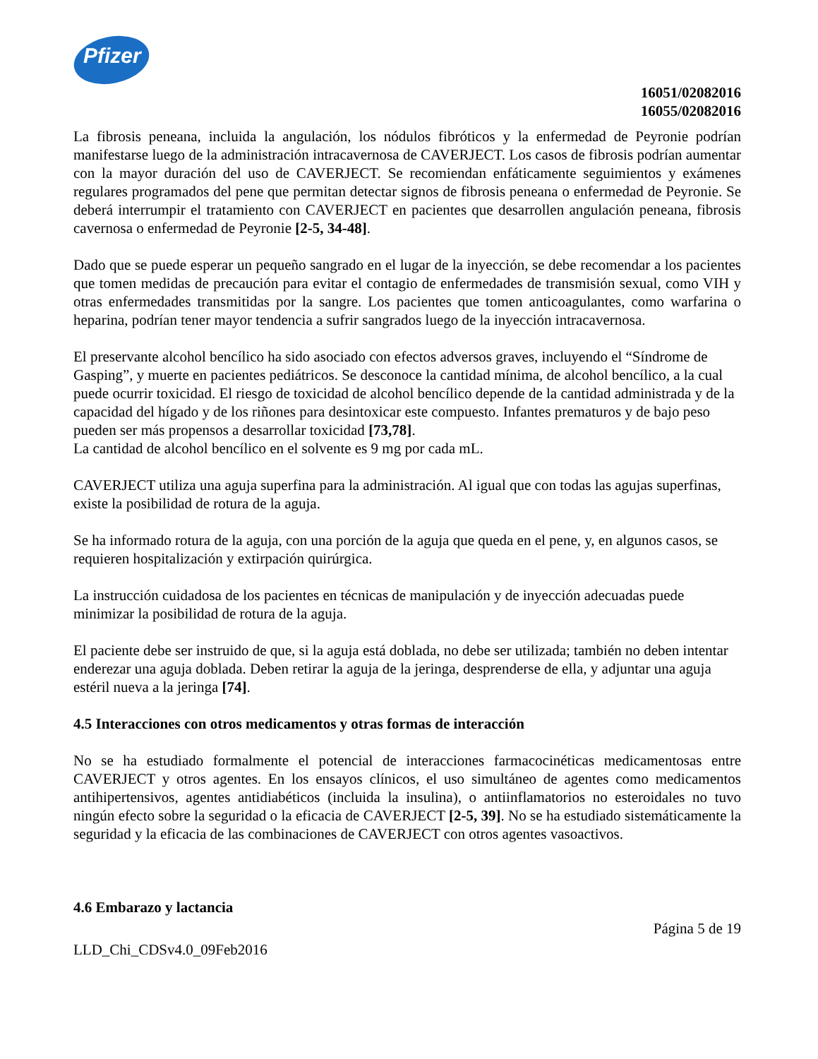Pfizer
16051/02082016
16055/02082016
La fibrosis peneana, incluida la angulación, los nódulos fibróticos y la enfermedad de Peyronie podrían manifestarse luego de la administración intracavernosa de CAVERJECT. Los casos de fibrosis podrían aumentar con la mayor duración del uso de CAVERJECT. Se recomiendan enfáticamente seguimientos y exámenes regulares programados del pene que permitan detectar signos de fibrosis peneana o enfermedad de Peyronie. Se deberá interrumpir el tratamiento con CAVERJECT en pacientes que desarrollen angulación peneana, fibrosis cavernosa o enfermedad de Peyronie [2-5, 34-48].
Dado que se puede esperar un pequeño sangrado en el lugar de la inyección, se debe recomendar a los pacientes que tomen medidas de precaución para evitar el contagio de enfermedades de transmisión sexual, como VIH y otras enfermedades transmitidas por la sangre. Los pacientes que tomen anticoagulantes, como warfarina o heparina, podrían tener mayor tendencia a sufrir sangrados luego de la inyección intracavernosa.
El preservante alcohol bencílico ha sido asociado con efectos adversos graves, incluyendo el “Síndrome de Gasping”, y muerte en pacientes pediátricos. Se desconoce la cantidad mínima, de alcohol bencílico, a la cual puede ocurrir toxicidad. El riesgo de toxicidad de alcohol bencílico depende de la cantidad administrada y de la capacidad del hígado y de los riñones para desintoxicar este compuesto. Infantes prematuros y de bajo peso pueden ser más propensos a desarrollar toxicidad [73,78].
La cantidad de alcohol bencílico en el solvente es 9 mg por cada mL.
CAVERJECT utiliza una aguja superfina para la administración. Al igual que con todas las agujas superfinas, existe la posibilidad de rotura de la aguja.
Se ha informado rotura de la aguja, con una porción de la aguja que queda en el pene, y, en algunos casos, se requieren hospitalización y extirpación quirúrgica.
La instrucción cuidadosa de los pacientes en técnicas de manipulación y de inyección adecuadas puede minimizar la posibilidad de rotura de la aguja.
El paciente debe ser instruido de que, si la aguja está doblada, no debe ser utilizada; también no deben intentar enderezar una aguja doblada. Deben retirar la aguja de la jeringa, desprenderse de ella, y adjuntar una aguja estéril nueva a la jeringa [74].
4.5 Interacciones con otros medicamentos y otras formas de interacción
No se ha estudiado formalmente el potencial de interacciones farmacocinéticas medicamentosas entre CAVERJECT y otros agentes. En los ensayos clínicos, el uso simultáneo de agentes como medicamentos antihipertensivos, agentes antidiabéticos (incluida la insulina), o antiinflamatorios no esteroidales no tuvo ningún efecto sobre la seguridad o la eficacia de CAVERJECT [2-5, 39]. No se ha estudiado sistemáticamente la seguridad y la eficacia de las combinaciones de CAVERJECT con otros agentes vasoactivos.
4.6 Embarazo y lactancia
Página 5 de 19
LLD_Chi_CDSv4.0_09Feb2016